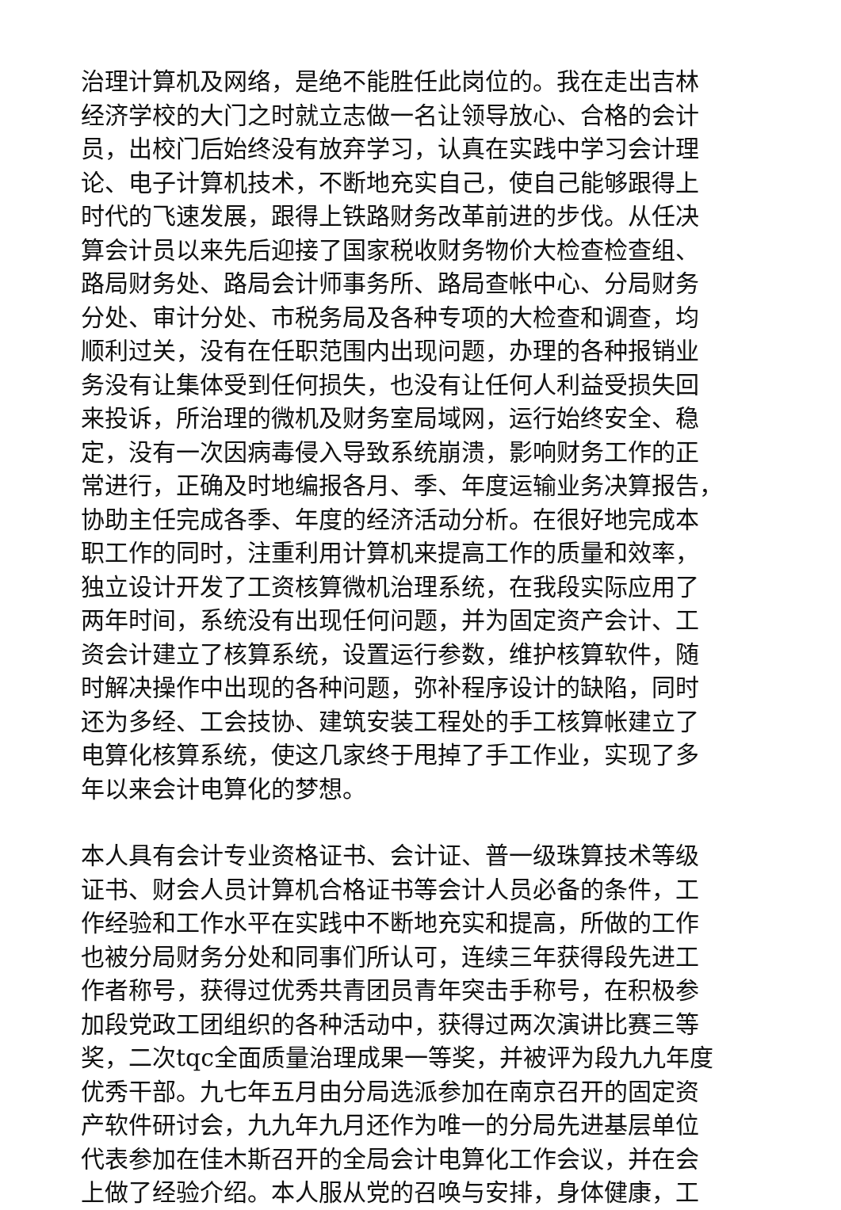治理计算机及网络，是绝不能胜任此岗位的。我在走出吉林
经济学校的大门之时就立志做一名让领导放心、合格的会计
员，出校门后始终没有放弃学习，认真在实践中学习会计理
论、电子计算机技术，不断地充实自己，使自己能够跟得上
时代的飞速发展，跟得上铁路财务改革前进的步伐。从任决
算会计员以来先后迎接了国家税收财务物价大检查检查组、
路局财务处、路局会计师事务所、路局查帐中心、分局财务
分处、审计分处、市税务局及各种专项的大检查和调查，均
顺利过关，没有在任职范围内出现问题，办理的各种报销业
务没有让集体受到任何损失，也没有让任何人利益受损失回
来投诉，所治理的微机及财务室局域网，运行始终安全、稳
定，没有一次因病毒侵入导致系统崩溃，影响财务工作的正
常进行，正确及时地编报各月、季、年度运输业务决算报告，
协助主任完成各季、年度的经济活动分析。在很好地完成本
职工作的同时，注重利用计算机来提高工作的质量和效率，
独立设计开发了工资核算微机治理系统，在我段实际应用了
两年时间，系统没有出现任何问题，并为固定资产会计、工
资会计建立了核算系统，设置运行参数，维护核算软件，随
时解决操作中出现的各种问题，弥补程序设计的缺陷，同时
还为多经、工会技协、建筑安装工程处的手工核算帐建立了
电算化核算系统，使这几家终于甩掉了手工作业，实现了多
年以来会计电算化的梦想。
本人具有会计专业资格证书、会计证、普一级珠算技术等级
证书、财会人员计算机合格证书等会计人员必备的条件，工
作经验和工作水平在实践中不断地充实和提高，所做的工作
也被分局财务分处和同事们所认可，连续三年获得段先进工
作者称号，获得过优秀共青团员青年突击手称号，在积极参
加段党政工团组织的各种活动中，获得过两次演讲比赛三等
奖，二次tqc全面质量治理成果一等奖，并被评为段九九年度
优秀干部。九七年五月由分局选派参加在南京召开的固定资
产软件研讨会，九九年九月还作为唯一的分局先进基层单位
代表参加在佳木斯召开的全局会计电算化工作会议，并在会
上做了经验介绍。本人服从党的召唤与安排，身体健康，工